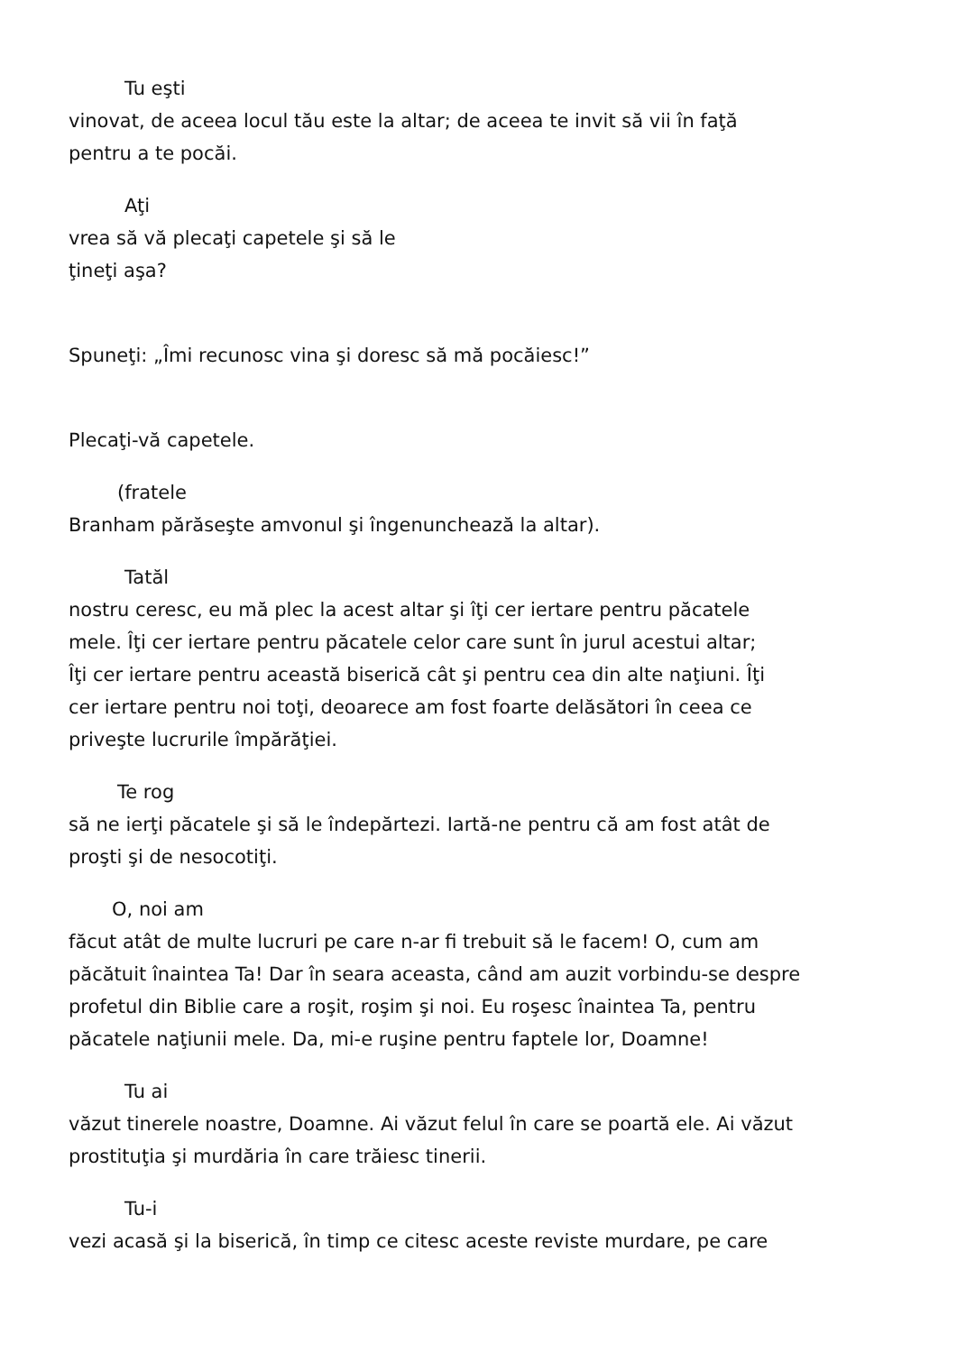Tu eşti
vinovat, de aceea locul tău este la altar; de aceea te invit să vii în faţă
pentru a te pocăi.
Aţi
vrea să vă plecaţi capetele şi să le
ţineţi aşa?
Spuneţi: „Îmi recunosc vina şi doresc să mă pocăiesc!”
Plecaţi-vă capetele.
(fratele
Branham părăseşte amvonul şi îngenunchează la altar).
Tatăl
nostru ceresc, eu mă plec la acest altar şi îţi cer iertare pentru păcatele
mele. Îţi cer iertare pentru păcatele celor care sunt în jurul acestui altar;
Îţi cer iertare pentru această biserică cât şi pentru cea din alte naţiuni. Îţi
cer iertare pentru noi toţi, deoarece am fost foarte delăsători în ceea ce
priveşte lucrurile împărăţiei.
Te rog
să ne ierţi păcatele şi să le îndepărtezi. Iartă-ne pentru că am fost atât de
proşti şi de nesocotiţi.
O, noi am
făcut atât de multe lucruri pe care n-ar fi trebuit să le facem! O, cum am
păcătuit înaintea Ta! Dar în seara aceasta, când am auzit vorbindu-se despre
profetul din Biblie care a roşit, roşim şi noi. Eu roşesc înaintea Ta, pentru
păcatele naţiunii mele. Da, mi-e ruşine pentru faptele lor, Doamne!
Tu ai
văzut tinerele noastre, Doamne. Ai văzut felul în care se poartă ele. Ai văzut
prostituţia şi murdăria în care trăiesc tinerii.
Tu-i
vezi acasă şi la biserică, în timp ce citesc aceste reviste murdare, pe care